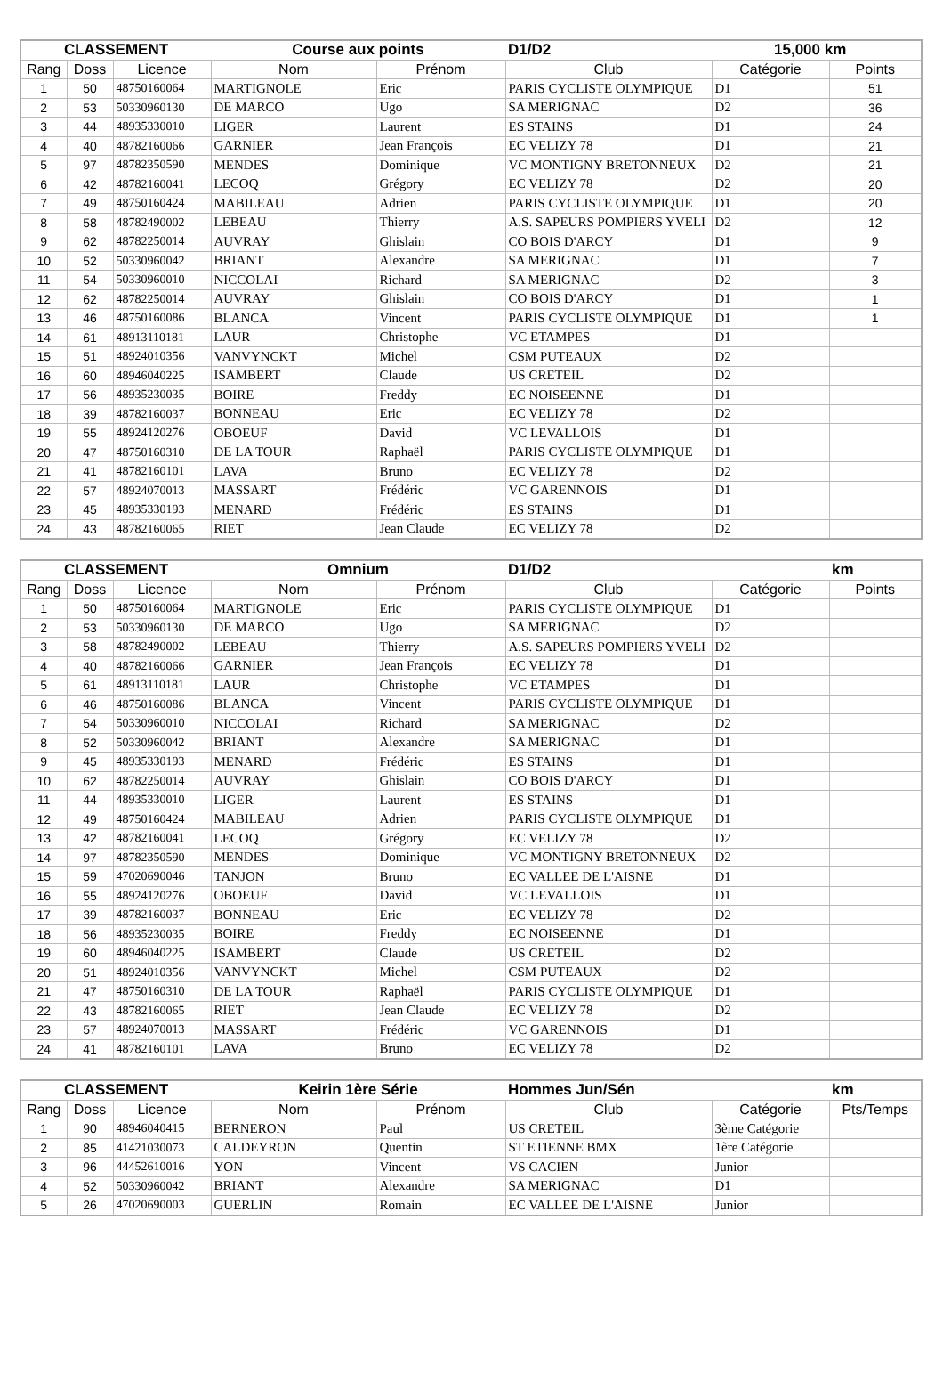| CLASSEMENT | | | Course aux points | | D1/D2 | 15,000 km | |
| --- | --- | --- | --- | --- | --- | --- | --- |
| Rang | Doss | Licence | Nom | Prénom | Club | Catégorie | Points |
| 1 | 50 | 48750160064 | MARTIGNOLE | Eric | PARIS CYCLISTE OLYMPIQUE | D1 | 51 |
| 2 | 53 | 50330960130 | DE MARCO | Ugo | SA MERIGNAC | D2 | 36 |
| 3 | 44 | 48935330010 | LIGER | Laurent | ES STAINS | D1 | 24 |
| 4 | 40 | 48782160066 | GARNIER | Jean François | EC VELIZY 78 | D1 | 21 |
| 5 | 97 | 48782350590 | MENDES | Dominique | VC MONTIGNY BRETONNEUX | D2 | 21 |
| 6 | 42 | 48782160041 | LECOQ | Grégory | EC VELIZY 78 | D2 | 20 |
| 7 | 49 | 48750160424 | MABILEAU | Adrien | PARIS CYCLISTE OLYMPIQUE | D1 | 20 |
| 8 | 58 | 48782490002 | LEBEAU | Thierry | A.S. SAPEURS POMPIERS YVELI | D2 | 12 |
| 9 | 62 | 48782250014 | AUVRAY | Ghislain | CO BOIS D'ARCY | D1 | 9 |
| 10 | 52 | 50330960042 | BRIANT | Alexandre | SA MERIGNAC | D1 | 7 |
| 11 | 54 | 50330960010 | NICCOLAI | Richard | SA MERIGNAC | D2 | 3 |
| 12 | 62 | 48782250014 | AUVRAY | Ghislain | CO BOIS D'ARCY | D1 | 1 |
| 13 | 46 | 48750160086 | BLANCA | Vincent | PARIS CYCLISTE OLYMPIQUE | D1 | 1 |
| 14 | 61 | 48913110181 | LAUR | Christophe | VC ETAMPES | D1 | |
| 15 | 51 | 48924010356 | VANVYNCKT | Michel | CSM PUTEAUX | D2 | |
| 16 | 60 | 48946040225 | ISAMBERT | Claude | US CRETEIL | D2 | |
| 17 | 56 | 48935230035 | BOIRE | Freddy | EC NOISEENNE | D1 | |
| 18 | 39 | 48782160037 | BONNEAU | Eric | EC VELIZY 78 | D2 | |
| 19 | 55 | 48924120276 | OBOEUF | David | VC LEVALLOIS | D1 | |
| 20 | 47 | 48750160310 | DE LA TOUR | Raphaël | PARIS CYCLISTE OLYMPIQUE | D1 | |
| 21 | 41 | 48782160101 | LAVA | Bruno | EC VELIZY 78 | D2 | |
| 22 | 57 | 48924070013 | MASSART | Frédéric | VC GARENNOIS | D1 | |
| 23 | 45 | 48935330193 | MENARD | Frédéric | ES STAINS | D1 | |
| 24 | 43 | 48782160065 | RIET | Jean Claude | EC VELIZY 78 | D2 | |
| CLASSEMENT | | | Omnium | | D1/D2 | km | |
| --- | --- | --- | --- | --- | --- | --- | --- |
| Rang | Doss | Licence | Nom | Prénom | Club | Catégorie | Points |
| 1 | 50 | 48750160064 | MARTIGNOLE | Eric | PARIS CYCLISTE OLYMPIQUE | D1 | |
| 2 | 53 | 50330960130 | DE MARCO | Ugo | SA MERIGNAC | D2 | |
| 3 | 58 | 48782490002 | LEBEAU | Thierry | A.S. SAPEURS POMPIERS YVELI | D2 | |
| 4 | 40 | 48782160066 | GARNIER | Jean François | EC VELIZY 78 | D1 | |
| 5 | 61 | 48913110181 | LAUR | Christophe | VC ETAMPES | D1 | |
| 6 | 46 | 48750160086 | BLANCA | Vincent | PARIS CYCLISTE OLYMPIQUE | D1 | |
| 7 | 54 | 50330960010 | NICCOLAI | Richard | SA MERIGNAC | D2 | |
| 8 | 52 | 50330960042 | BRIANT | Alexandre | SA MERIGNAC | D1 | |
| 9 | 45 | 48935330193 | MENARD | Frédéric | ES STAINS | D1 | |
| 10 | 62 | 48782250014 | AUVRAY | Ghislain | CO BOIS D'ARCY | D1 | |
| 11 | 44 | 48935330010 | LIGER | Laurent | ES STAINS | D1 | |
| 12 | 49 | 48750160424 | MABILEAU | Adrien | PARIS CYCLISTE OLYMPIQUE | D1 | |
| 13 | 42 | 48782160041 | LECOQ | Grégory | EC VELIZY 78 | D2 | |
| 14 | 97 | 48782350590 | MENDES | Dominique | VC MONTIGNY BRETONNEUX | D2 | |
| 15 | 59 | 47020690046 | TANJON | Bruno | EC VALLEE DE L'AISNE | D1 | |
| 16 | 55 | 48924120276 | OBOEUF | David | VC LEVALLOIS | D1 | |
| 17 | 39 | 48782160037 | BONNEAU | Eric | EC VELIZY 78 | D2 | |
| 18 | 56 | 48935230035 | BOIRE | Freddy | EC NOISEENNE | D1 | |
| 19 | 60 | 48946040225 | ISAMBERT | Claude | US CRETEIL | D2 | |
| 20 | 51 | 48924010356 | VANVYNCKT | Michel | CSM PUTEAUX | D2 | |
| 21 | 47 | 48750160310 | DE LA TOUR | Raphaël | PARIS CYCLISTE OLYMPIQUE | D1 | |
| 22 | 43 | 48782160065 | RIET | Jean Claude | EC VELIZY 78 | D2 | |
| 23 | 57 | 48924070013 | MASSART | Frédéric | VC GARENNOIS | D1 | |
| 24 | 41 | 48782160101 | LAVA | Bruno | EC VELIZY 78 | D2 | |
| CLASSEMENT | | | Keirin 1ère Série | | Hommes Jun/Sén | km | |
| --- | --- | --- | --- | --- | --- | --- | --- |
| Rang | Doss | Licence | Nom | Prénom | Club | Catégorie | Pts/Temps |
| 1 | 90 | 48946040415 | BERNERON | Paul | US CRETEIL | 3ème Catégorie | |
| 2 | 85 | 41421030073 | CALDEYRON | Quentin | ST ETIENNE BMX | 1ère Catégorie | |
| 3 | 96 | 44452610016 | YON | Vincent | VS CACIEN | Junior | |
| 4 | 52 | 50330960042 | BRIANT | Alexandre | SA MERIGNAC | D1 | |
| 5 | 26 | 47020690003 | GUERLIN | Romain | EC VALLEE DE L'AISNE | Junior | |